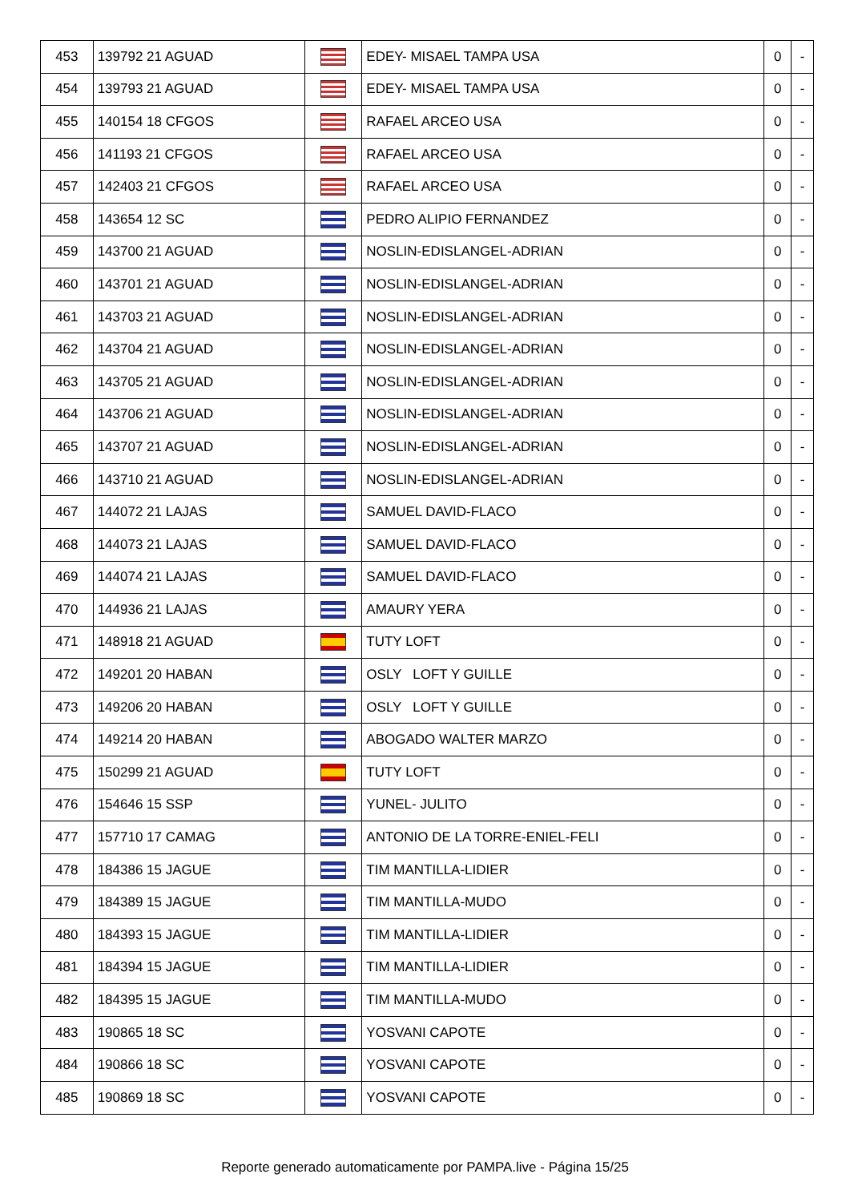| 453 | 139792 21 AGUAD | | EDEY- MISAEL TAMPA USA | 0 | - |
| 454 | 139793 21 AGUAD | | EDEY- MISAEL TAMPA USA | 0 | - |
| 455 | 140154 18 CFGOS | | RAFAEL ARCEO USA | 0 | - |
| 456 | 141193 21 CFGOS | | RAFAEL ARCEO USA | 0 | - |
| 457 | 142403 21 CFGOS | | RAFAEL ARCEO USA | 0 | - |
| 458 | 143654 12 SC | | PEDRO ALIPIO FERNANDEZ | 0 | - |
| 459 | 143700 21 AGUAD | | NOSLIN-EDISLANGEL-ADRIAN | 0 | - |
| 460 | 143701 21 AGUAD | | NOSLIN-EDISLANGEL-ADRIAN | 0 | - |
| 461 | 143703 21 AGUAD | | NOSLIN-EDISLANGEL-ADRIAN | 0 | - |
| 462 | 143704 21 AGUAD | | NOSLIN-EDISLANGEL-ADRIAN | 0 | - |
| 463 | 143705 21 AGUAD | | NOSLIN-EDISLANGEL-ADRIAN | 0 | - |
| 464 | 143706 21 AGUAD | | NOSLIN-EDISLANGEL-ADRIAN | 0 | - |
| 465 | 143707 21 AGUAD | | NOSLIN-EDISLANGEL-ADRIAN | 0 | - |
| 466 | 143710 21 AGUAD | | NOSLIN-EDISLANGEL-ADRIAN | 0 | - |
| 467 | 144072 21 LAJAS | | SAMUEL DAVID-FLACO | 0 | - |
| 468 | 144073 21 LAJAS | | SAMUEL DAVID-FLACO | 0 | - |
| 469 | 144074 21 LAJAS | | SAMUEL DAVID-FLACO | 0 | - |
| 470 | 144936 21 LAJAS | | AMAURY YERA | 0 | - |
| 471 | 148918 21 AGUAD | | TUTY LOFT | 0 | - |
| 472 | 149201 20 HABAN | | OSLY LOFT Y GUILLE | 0 | - |
| 473 | 149206 20 HABAN | | OSLY LOFT Y GUILLE | 0 | - |
| 474 | 149214 20 HABAN | | ABOGADO WALTER MARZO | 0 | - |
| 475 | 150299 21 AGUAD | | TUTY LOFT | 0 | - |
| 476 | 154646 15 SSP | | YUNEL- JULITO | 0 | - |
| 477 | 157710 17 CAMAG | | ANTONIO DE LA TORRE-ENIEL-FELI | 0 | - |
| 478 | 184386 15 JAGUE | | TIM MANTILLA-LIDIER | 0 | - |
| 479 | 184389 15 JAGUE | | TIM MANTILLA-MUDO | 0 | - |
| 480 | 184393 15 JAGUE | | TIM MANTILLA-LIDIER | 0 | - |
| 481 | 184394 15 JAGUE | | TIM MANTILLA-LIDIER | 0 | - |
| 482 | 184395 15 JAGUE | | TIM MANTILLA-MUDO | 0 | - |
| 483 | 190865 18 SC | | YOSVANI CAPOTE | 0 | - |
| 484 | 190866 18 SC | | YOSVANI CAPOTE | 0 | - |
| 485 | 190869 18 SC | | YOSVANI CAPOTE | 0 | - |
Reporte generado automaticamente por PAMPA.live - Página 15/25